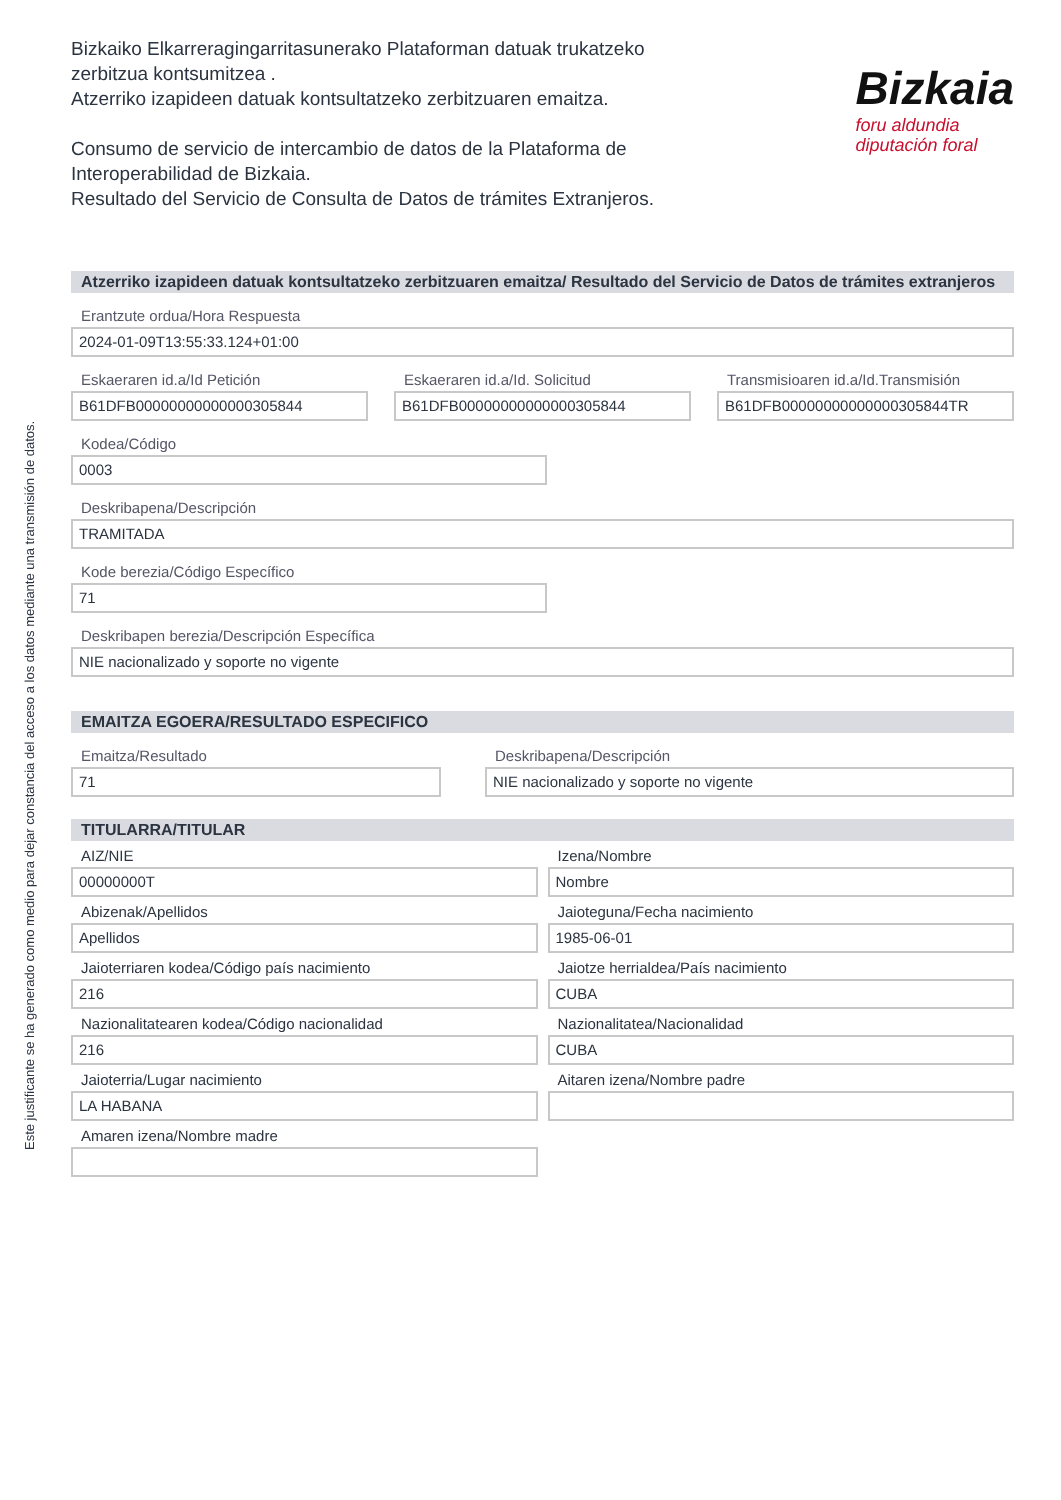Este justificante se ha generado como medio para dejar constancia del acceso a los datos mediante una transmisión de datos.
Bizkaiko Elkarreragingarritasunerako Plataforman datuak trukatzeko
zerbitzua kontsumitzea .
Atzerriko izapideen datuak kontsultatzeko zerbitzuaren emaitza.
Consumo de servicio de intercambio de datos de la Plataforma de
Interoperabilidad de Bizkaia.
Resultado del Servicio de Consulta de Datos de trámites Extranjeros.
Bizkaia
foru aldundia
diputación foral
Atzerriko izapideen datuak kontsultatzeko zerbitzuaren emaitza/ Resultado del Servicio de Datos de trámites extranjeros
Erantzute ordua/Hora Respuesta
2024-01-09T13:55:33.124+01:00
Eskaeraren id.a/Id Petición
B61DFB00000000000000305844
Eskaeraren id.a/Id. Solicitud
B61DFB00000000000000305844
Transmisioaren id.a/Id.Transmisión
B61DFB00000000000000305844TR
Kodea/Código
0003
Deskribapena/Descripción
TRAMITADA
Kode berezia/Código Específico
71
Deskribapen berezia/Descripción Específica
NIE nacionalizado y soporte no vigente
EMAITZA EGOERA/RESULTADO ESPECIFICO
Emaitza/Resultado
71
Deskribapena/Descripción
NIE nacionalizado y soporte no vigente
TITULARRA/TITULAR
AIZ/NIE
00000000T
Izena/Nombre
Nombre
Abizenak/Apellidos
Apellidos
Jaioteguna/Fecha nacimiento
1985-06-01
Jaioterriaren kodea/Código país nacimiento
216
Jaiotze herrialdea/País nacimiento
CUBA
Nazionalitatearen kodea/Código nacionalidad
216
Nazionalitatea/Nacionalidad
CUBA
Jaioterria/Lugar nacimiento
LA HABANA
Aitaren izena/Nombre padre
Amaren izena/Nombre madre